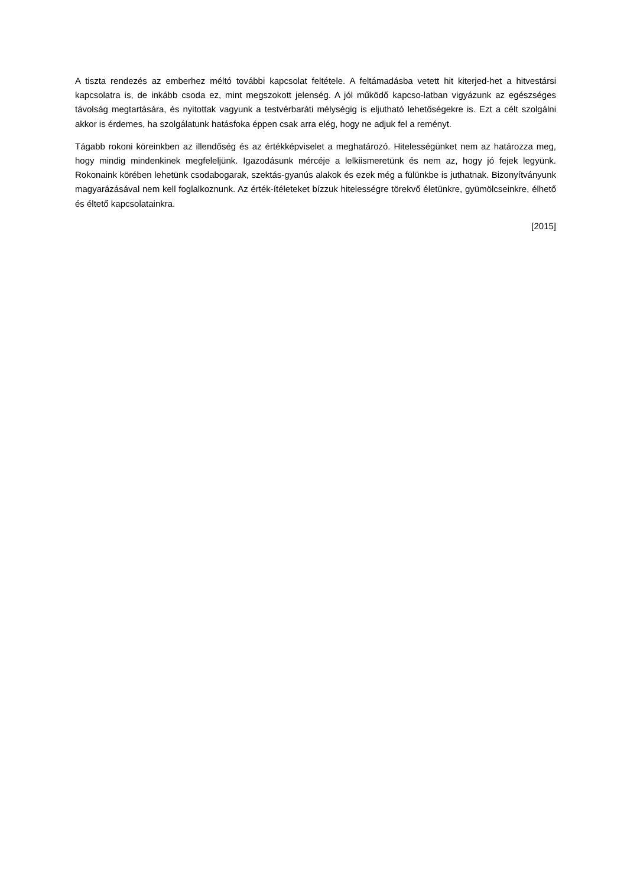A tiszta rendezés az emberhez méltó további kapcsolat feltétele. A feltámadásba vetett hit kiterjed-het a hitvestársi kapcsolatra is, de inkább csoda ez, mint megszokott jelenség. A jól működő kapcso-latban vigyázunk az egészséges távolság megtartására, és nyitottak vagyunk a testvérbaráti mélységig is eljutható lehetőségekre is. Ezt a célt szolgálni akkor is érdemes, ha szolgálatunk hatásfoka éppen csak arra elég, hogy ne adjuk fel a reményt.
Tágabb rokoni köreinkben az illendőség és az értékképviselet a meghatározó. Hitelességünket nem az határozza meg, hogy mindig mindenkinek megfeleljünk. Igazodásunk mércéje a lelkiismeretünk és nem az, hogy jó fejek legyünk. Rokonaink körében lehetünk csodabogarak, szektás-gyanús alakok és ezek még a fülünkbe is juthatnak. Bizonyítványunk magyarázásával nem kell foglalkoznunk. Az érték-ítéleteket bízzuk hitelességre törekvő életünkre, gyümölcseinkre, élhető és éltető kapcsolatainkra.
[2015]